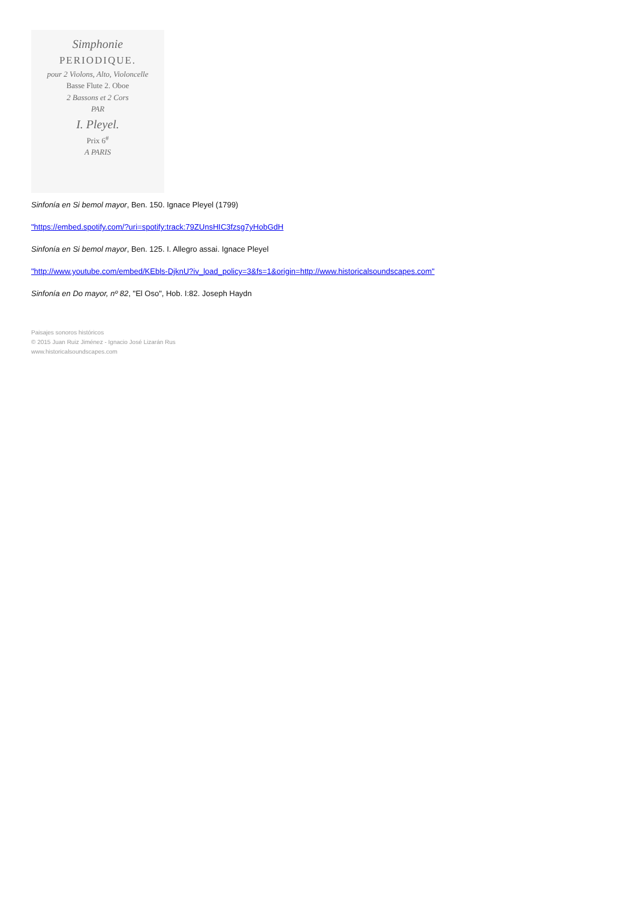Simphonie
PERIODIQUE.
pour 2 Violons, Alto, Violoncelle
Basse Flute 2. Oboe
2 Bassons et 2 Cors
PAR
I. Pleyel.
Prix 6<sup>#</sup>
A PARIS
Sinfonía en Si bemol mayor, Ben. 150. Ignace Pleyel (1799)
"https://embed.spotify.com/?uri=spotify:track:79ZUnsHIC3fzsg7yHobGdH
Sinfonía en Si bemol mayor, Ben. 125. I. Allegro assai. Ignace Pleyel
"http://www.youtube.com/embed/KEbls-DjknU?iv_load_policy=3&fs=1&origin=http://www.historicalsoundscapes.com"
Sinfonía en Do mayor, nº 82, "El Oso", Hob. I:82. Joseph Haydn
Paisajes sonoros históricos
© 2015 Juan Ruiz Jiménez - Ignacio José Lizarán Rus
www.historicalsoundscapes.com